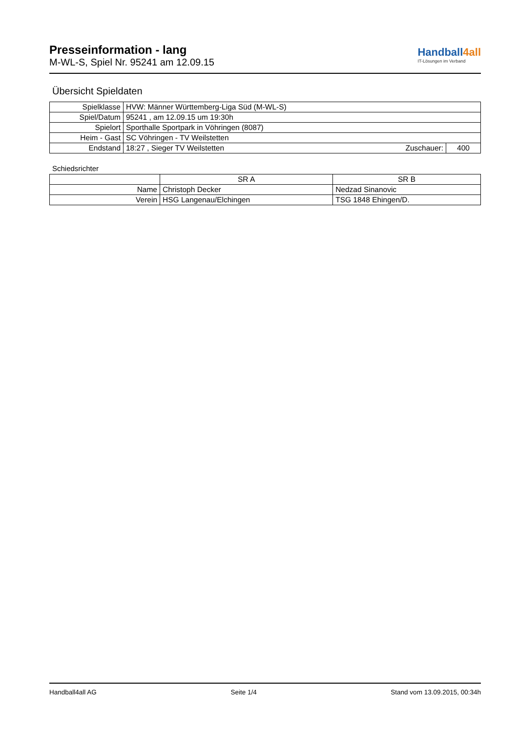Presseinformation - lang
M-WL-S, Spiel Nr. 95241 am 12.09.15
Handball4all
IT-Lösungen im Verband
Übersicht Spieldaten
| Spielklasse | HVW: Männer Württemberg-Liga Süd (M-WL-S) | | |
| Spiel/Datum | 95241 , am 12.09.15 um 19:30h | | |
| Spielort | Sporthalle Sportpark in Vöhringen (8087) | | |
| Heim - Gast | SC Vöhringen - TV Weilstetten | | |
| Endstand | 18:27 , Sieger TV Weilstetten | Zuschauer: | 400 |
Schiedsrichter
| | SR A | SR B |
| Name | Christoph Decker | Nedzad Sinanovic |
| Verein | HSG Langenau/Elchingen | TSG 1848 Ehingen/D. |
Handball4all AG Seite 1/4 Stand vom 13.09.2015, 00:34h